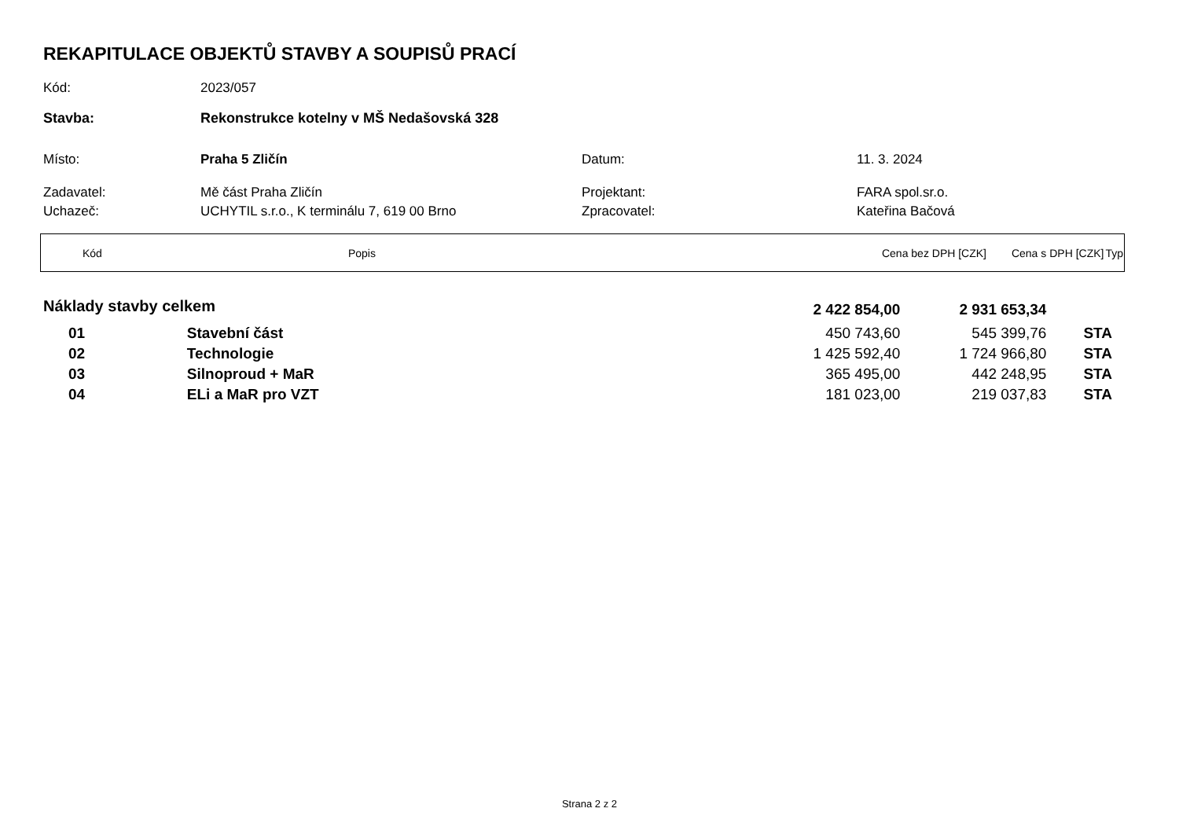REKAPITULACE OBJEKTŮ STAVBY A SOUPISŮ PRACÍ
| Kód: | 2023/057 | | |
| Stavba: | Rekonstrukce kotelny v MŠ Nedašovská 328 | | |
| Místo: | Praha 5 Zličín | Datum: | 11. 3. 2024 |
| Zadavatel: | Mě část Praha Zličín | Projektant: | FARA spol.sr.o. |
| Uchazeč: | UCHYTIL s.r.o., K terminálu 7, 619 00 Brno | Zpracovatel: | Kateřina Bačová |
| Kód | Popis | Cena bez DPH [CZK] | Cena s DPH [CZK] | Typ |
| Náklady stavby celkem | | 2 422 854,00 | 2 931 653,34 | |
| 01 | Stavební část | 450 743,60 | 545 399,76 | STA |
| 02 | Technologie | 1 425 592,40 | 1 724 966,80 | STA |
| 03 | Silnoproud + MaR | 365 495,00 | 442 248,95 | STA |
| 04 | ELi a MaR pro VZT | 181 023,00 | 219 037,83 | STA |
Strana 2 z 2